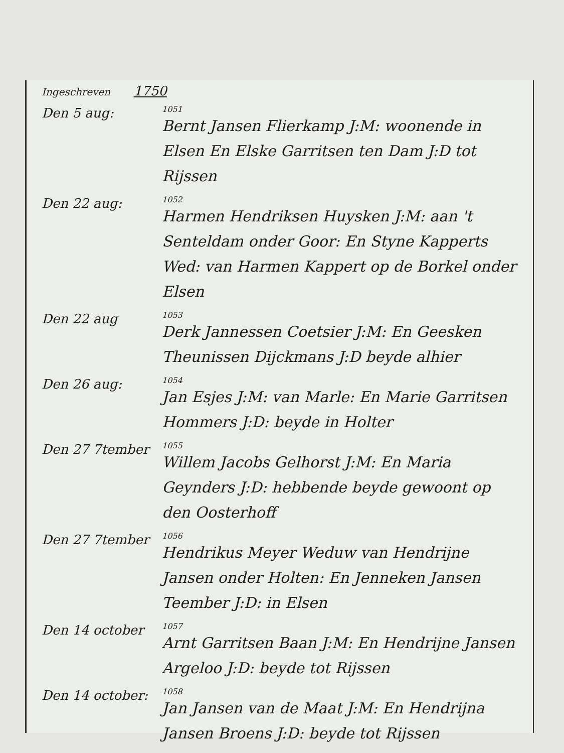Ingeschreven 1750
Den 5 aug:
1051
Bernt Jansen Flierkamp J:M: woonende in Elsen En Elske Garritsen ten Dam J:D tot Rijssen
Den 22 aug:
1052
Harmen Hendriksen Huysken J:M: aan 't Senteldam onder Goor: En Styne Kapperts Wed: van Harmen Kappert op de Borkel onder Elsen
Den 22 aug
1053
Derk Jannessen Coetsier J:M: En Geesken Theunissen Dijckmans J:D beyde alhier
Den 26 aug:
1054
Jan Esjes J:M: van Marle: En Marie Garritsen Hommers J:D: beyde in Holter
Den 27 7tember
1055
Willem Jacobs Gelhorst J:M: En Maria Geynders J:D: hebbende beyde gewoont op den Oosterhoff
Den 27 7tember
1056
Hendrikus Meyer Weduw van Hendrijne Jansen onder Holten: En Jenneken Jansen Teember J:D: in Elsen
Den 14 october
1057
Arnt Garritsen Baan J:M: En Hendrijne Jansen Argeloo J:D: beyde tot Rijssen
Den 14 october:
1058
Jan Jansen van de Maat J:M: En Hendrijna Jansen Broens J:D: beyde tot Rijssen